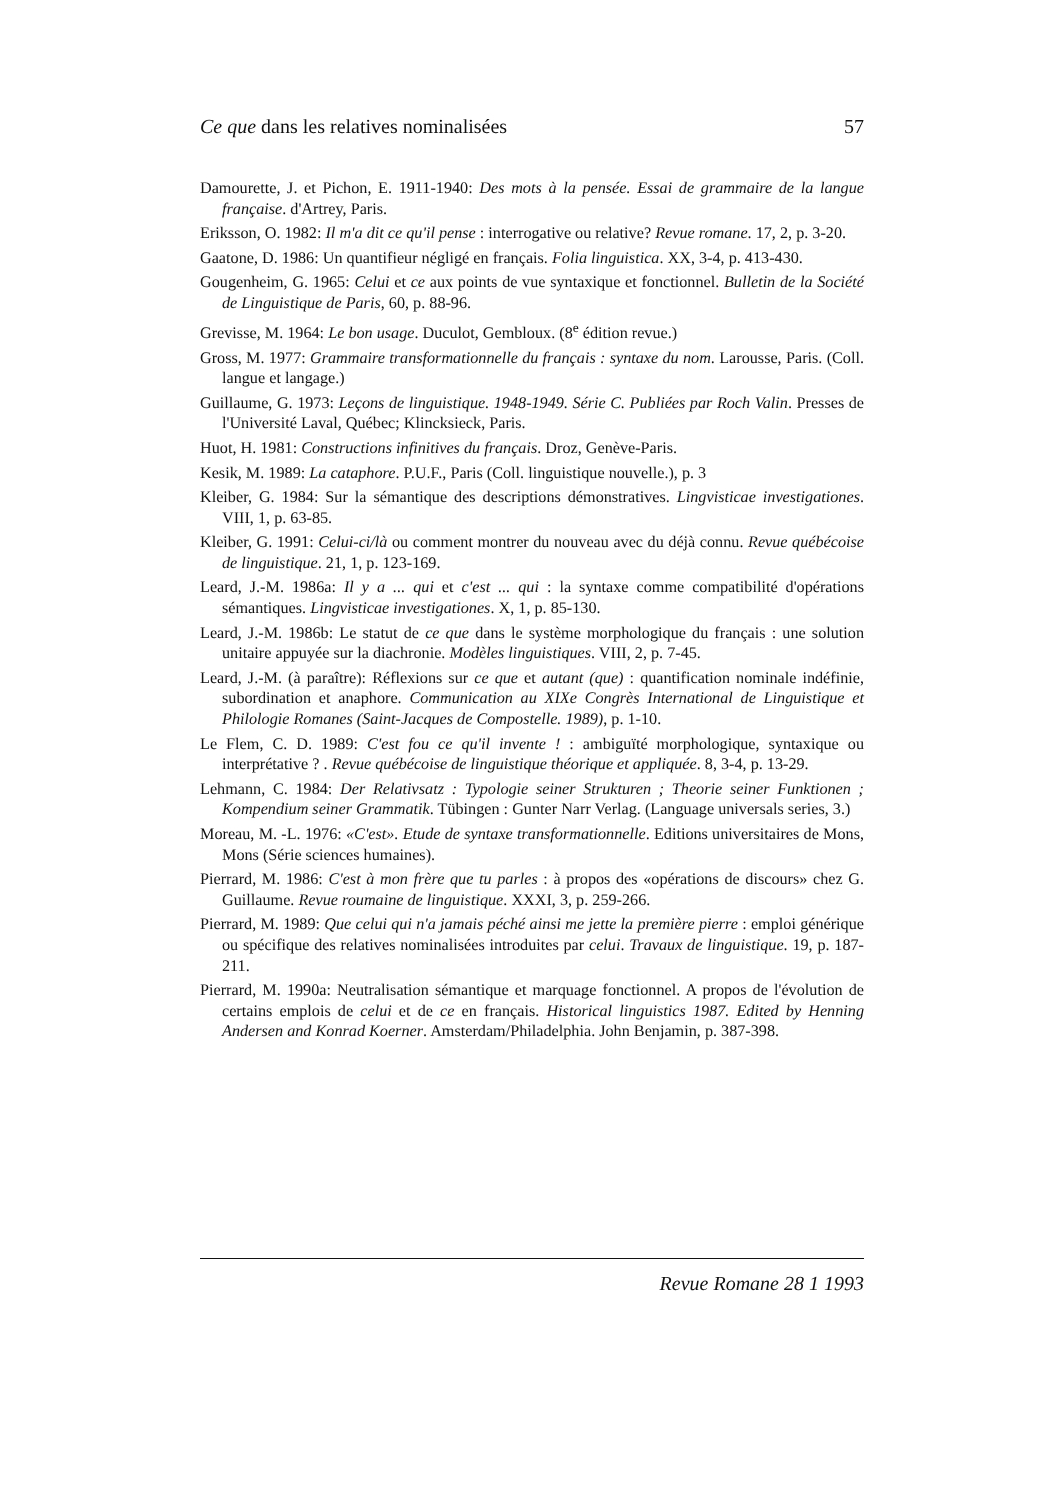Ce que dans les relatives nominalisées 57
Damourette, J. et Pichon, E. 1911-1940: Des mots à la pensée. Essai de grammaire de la langue française. d'Artrey, Paris.
Eriksson, O. 1982: Il m'a dit ce qu'il pense : interrogative ou relative? Revue romane. 17, 2, p. 3-20.
Gaatone, D. 1986: Un quantifieur négligé en français. Folia linguistica. XX, 3-4, p. 413-430.
Gougenheim, G. 1965: Celui et ce aux points de vue syntaxique et fonctionnel. Bulletin de la Société de Linguistique de Paris, 60, p. 88-96.
Grevisse, M. 1964: Le bon usage. Duculot, Gembloux. (8<sup>e</sup> édition revue.)
Gross, M. 1977: Grammaire transformationnelle du français : syntaxe du nom. Larousse, Paris. (Coll. langue et langage.)
Guillaume, G. 1973: Leçons de linguistique. 1948-1949. Série C. Publiées par Roch Valin. Presses de l'Université Laval, Québec; Klincksieck, Paris.
Huot, H. 1981: Constructions infinitives du français. Droz, Genève-Paris.
Kesik, M. 1989: La cataphore. P.U.F., Paris (Coll. linguistique nouvelle.), p. 3
Kleiber, G. 1984: Sur la sémantique des descriptions démonstratives. Lingvisticae investigationes. VIII, 1, p. 63-85.
Kleiber, G. 1991: Celui-ci/là ou comment montrer du nouveau avec du déjà connu. Revue québécoise de linguistique. 21, 1, p. 123-169.
Leard, J.-M. 1986a: Il y a ... qui et c'est ... qui : la syntaxe comme compatibilité d'opérations sémantiques. Lingvisticae investigationes. X, 1, p. 85-130.
Leard, J.-M. 1986b: Le statut de ce que dans le système morphologique du français : une solution unitaire appuyée sur la diachronie. Modèles linguistiques. VIII, 2, p. 7-45.
Leard, J.-M. (à paraître): Réflexions sur ce que et autant (que) : quantification nominale indéfinie, subordination et anaphore. Communication au XIXe Congrès International de Linguistique et Philologie Romanes (Saint-Jacques de Compostelle. 1989), p. 1-10.
Le Flem, C. D. 1989: C'est fou ce qu'il invente ! : ambiguïté morphologique, syntaxique ou interprétative ? . Revue québécoise de linguistique théorique et appliquée. 8, 3-4, p. 13-29.
Lehmann, C. 1984: Der Relativsatz : Typologie seiner Strukturen ; Theorie seiner Funktionen ; Kompendium seiner Grammatik. Tübingen : Gunter Narr Verlag. (Language universals series, 3.)
Moreau, M. -L. 1976: «C'est». Etude de syntaxe transformationnelle. Editions universitaires de Mons, Mons (Série sciences humaines).
Pierrard, M. 1986: C'est à mon frère que tu parles : à propos des «opérations de discours» chez G. Guillaume. Revue roumaine de linguistique. XXXI, 3, p. 259-266.
Pierrard, M. 1989: Que celui qui n'a jamais péché ainsi me jette la première pierre : emploi générique ou spécifique des relatives nominalisées introduites par celui. Travaux de linguistique. 19, p. 187-211.
Pierrard, M. 1990a: Neutralisation sémantique et marquage fonctionnel. A propos de l'évolution de certains emplois de celui et de ce en français. Historical linguistics 1987. Edited by Henning Andersen and Konrad Koerner. Amsterdam/Philadelphia. John Benjamin, p. 387-398.
Revue Romane 28 1 1993